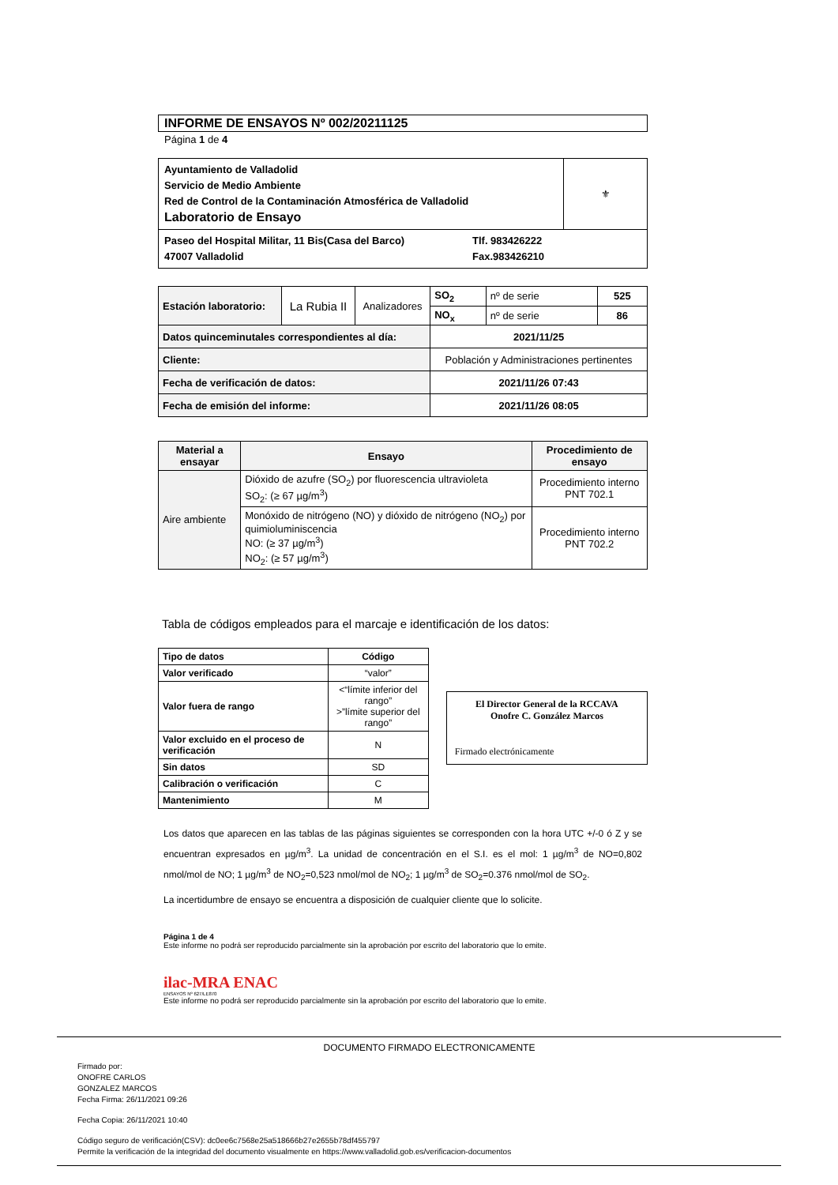INFORME DE ENSAYOS Nº 002/20211125
Página 1 de 4
| Ayuntamiento de Valladolid Servicio de Medio Ambiente Red de Control de la Contaminación Atmosférica de Valladolid Laboratorio de Ensayo | ⚜ |
| Paseo del Hospital Militar, 11 Bis(Casa del Barco) 47007 Valladolid Tlf. 983426222 Fax.983426210 | |
| Estación laboratorio: | La Rubia II | Analizadores | SO<sub>2</sub> | nº de serie | 525 |
| | | | NO<sub>x</sub> | nº de serie | 86 |
| Datos quinceminutales correspondientes al día: | | | 2021/11/25 | | |
| Cliente: | | | Población y Administraciones pertinentes | | |
| Fecha de verificación de datos: | | | 2021/11/26 07:43 | | |
| Fecha de emisión del informe: | | | 2021/11/26 08:05 | | |
| Material a ensayar | Ensayo | Procedimiento de ensayo |
| --- | --- | --- |
| Aire ambiente | Dióxido de azufre (SO<sub>2</sub>) por fluorescencia ultravioleta SO<sub>2</sub>: (≥ 67 µg/m<sup>3</sup>) | Procedimiento interno PNT 702.1 |
| | Monóxido de nitrógeno (NO) y dióxido de nitrógeno (NO<sub>2</sub>) por quimioluminiscencia NO: (≥ 37 µg/m<sup>3</sup>) NO<sub>2</sub>: (≥ 57 µg/m<sup>3</sup>) | Procedimiento interno PNT 702.2 |
Tabla de códigos empleados para el marcaje e identificación de los datos:
| Tipo de datos | Código |
| --- | --- |
| Valor verificado | “valor” |
| Valor fuera de rango | <“límite inferior del rango” >”límite superior del rango” |
| Valor excluido en el proceso de verificación | N |
| Sin datos | SD |
| Calibración o verificación | C |
| Mantenimiento | M |
El Director General de la RCCAVA
Onofre C. González Marcos
Firmado electrónicamente
Los datos que aparecen en las tablas de las páginas siguientes se corresponden con la hora UTC +/-0 ó Z y se encuentran expresados en µg/m<sup>3</sup>. La unidad de concentración en el S.I. es el mol: 1 µg/m<sup>3</sup> de NO=0,802 nmol/mol de NO; 1 µg/m<sup>3</sup> de NO<sub>2</sub>=0,523 nmol/mol de NO<sub>2</sub>; 1 µg/m<sup>3</sup> de SO<sub>2</sub>=0.376 nmol/mol de SO<sub>2</sub>.
La incertidumbre de ensayo se encuentra a disposición de cualquier cliente que lo solicite.
Página 1 de 4
Este informe no podrá ser reproducido parcialmente sin la aprobación por escrito del laboratorio que lo emite.
ilac-MRA ENAC
ENSAYOS Nº 627/LE870
Este informe no podrá ser reproducido parcialmente sin la aprobación por escrito del laboratorio que lo emite.
DOCUMENTO FIRMADO ELECTRONICAMENTE
Firmado por:
ONOFRE CARLOS
GONZALEZ MARCOS
Fecha Firma: 26/11/2021 09:26
Fecha Copia: 26/11/2021 10:40
Código seguro de verificación(CSV): dc0ee6c7568e25a518666b27e2655b78df455797
Permite la verificación de la integridad del documento visualmente en https://www.valladolid.gob.es/verificacion-documentos